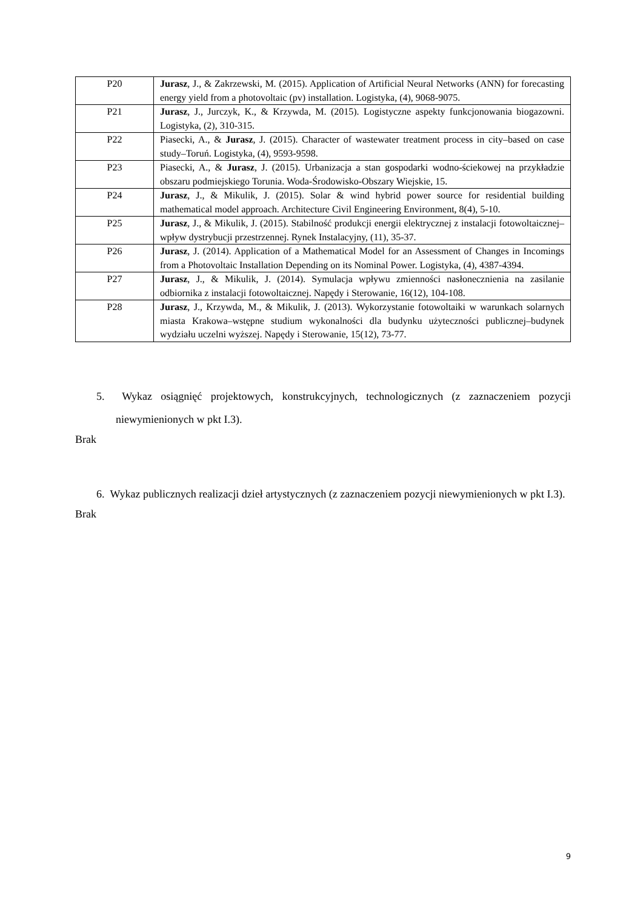| P20 | Jurasz , J., & Zakrzewski, M. (2015). Application of Artificial Neural Networks (ANN) for forecasting energy yield from a photovoltaic (pv) installation. Logistyka, (4), 9068-9075. |
| P21 | Jurasz , J., Jurczyk, K., & Krzywda, M. (2015). Logistyczne aspekty funkcjonowania biogazowni. Logistyka, (2), 310-315. |
| P22 | Piasecki, A., & Jurasz , J. (2015). Character of wastewater treatment process in city–based on case study–Toruń. Logistyka, (4), 9593-9598. |
| P23 | Piasecki, A., & Jurasz , J. (2015). Urbanizacja a stan gospodarki wodno-ściekowej na przykładzie obszaru podmiejskiego Torunia. Woda-Środowisko-Obszary Wiejskie, 15. |
| P24 | Jurasz , J., & Mikulik, J. (2015). Solar & wind hybrid power source for residential building mathematical model approach. Architecture Civil Engineering Environment, 8(4), 5-10. |
| P25 | Jurasz , J., & Mikulik, J. (2015). Stabilność produkcji energii elektrycznej z instalacji fotowoltaicznej–wpływ dystrybucji przestrzennej. Rynek Instalacyjny, (11), 35-37. |
| P26 | Jurasz , J. (2014). Application of a Mathematical Model for an Assessment of Changes in Incomings from a Photovoltaic Installation Depending on its Nominal Power. Logistyka, (4), 4387-4394. |
| P27 | Jurasz , J., & Mikulik, J. (2014). Symulacja wpływu zmienności nasłonecznienia na zasilanie odbiornika z instalacji fotowoltaicznej. Napędy i Sterowanie, 16(12), 104-108. |
| P28 | Jurasz , J., Krzywda, M., & Mikulik, J. (2013). Wykorzystanie fotowoltaiki w warunkach solarnych miasta Krakowa–wstępne studium wykonalności dla budynku użyteczności publicznej–budynek wydziału uczelni wyższej. Napędy i Sterowanie, 15(12), 73-77. |
5. Wykaz osiągnięć projektowych, konstrukcyjnych, technologicznych (z zaznaczeniem pozycji niewymienionych w pkt I.3).
Brak
6. Wykaz publicznych realizacji dzieł artystycznych (z zaznaczeniem pozycji niewymienionych w pkt I.3).
Brak
9